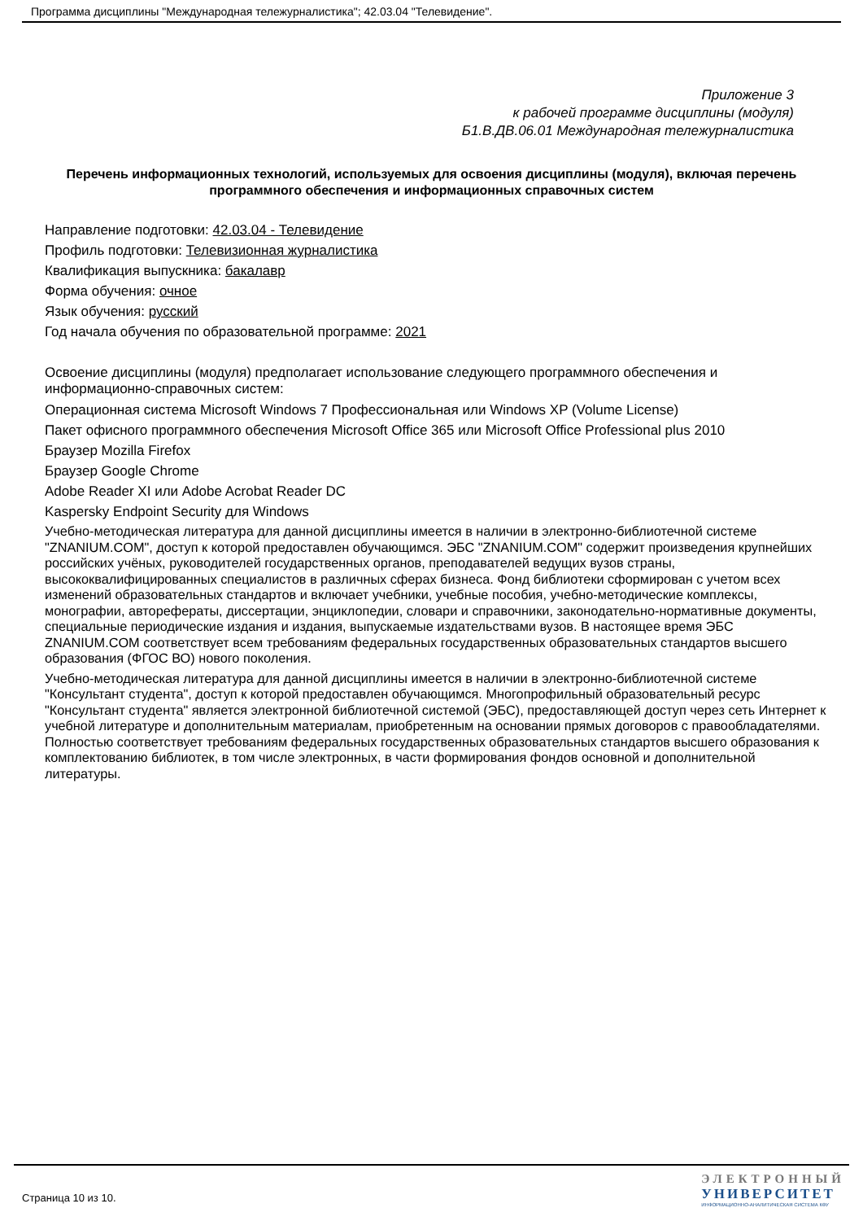Программа дисциплины "Международная тележурналистика"; 42.03.04 "Телевидение".
Приложение 3
к рабочей программе дисциплины (модуля)
Б1.В.ДВ.06.01 Международная тележурналистика
Перечень информационных технологий, используемых для освоения дисциплины (модуля), включая перечень программного обеспечения и информационных справочных систем
Направление подготовки: 42.03.04 - Телевидение
Профиль подготовки: Телевизионная журналистика
Квалификация выпускника: бакалавр
Форма обучения: очное
Язык обучения: русский
Год начала обучения по образовательной программе: 2021
Освоение дисциплины (модуля) предполагает использование следующего программного обеспечения и информационно-справочных систем:
Операционная система Microsoft Windows 7 Профессиональная или Windows XP (Volume License)
Пакет офисного программного обеспечения Microsoft Office 365 или Microsoft Office Professional plus 2010
Браузер Mozilla Firefox
Браузер Google Chrome
Adobe Reader XI или Adobe Acrobat Reader DC
Kaspersky Endpoint Security для Windows
Учебно-методическая литература для данной дисциплины имеется в наличии в электронно-библиотечной системе "ZNANIUM.COM", доступ к которой предоставлен обучающимся. ЭБС "ZNANIUM.COM" содержит произведения крупнейших российских учёных, руководителей государственных органов, преподавателей ведущих вузов страны, высококвалифицированных специалистов в различных сферах бизнеса. Фонд библиотеки сформирован с учетом всех изменений образовательных стандартов и включает учебники, учебные пособия, учебно-методические комплексы, монографии, авторефераты, диссертации, энциклопедии, словари и справочники, законодательно-нормативные документы, специальные периодические издания и издания, выпускаемые издательствами вузов. В настоящее время ЭБС ZNANIUM.COM соответствует всем требованиям федеральных государственных образовательных стандартов высшего образования (ФГОС ВО) нового поколения.
Учебно-методическая литература для данной дисциплины имеется в наличии в электронно-библиотечной системе "Консультант студента", доступ к которой предоставлен обучающимся. Многопрофильный образовательный ресурс "Консультант студента" является электронной библиотечной системой (ЭБС), предоставляющей доступ через сеть Интернет к учебной литературе и дополнительным материалам, приобретенным на основании прямых договоров с правообладателями. Полностью соответствует требованиям федеральных государственных образовательных стандартов высшего образования к комплектованию библиотек, в том числе электронных, в части формирования фондов основной и дополнительной литературы.
Страница 10 из 10.
ЭЛЕКТРОННЫЙ
УНИВЕРСИТЕТ
ИНФОРМАЦИОННО-АНАЛИТИЧЕСКАЯ СИСТЕМА КФУ